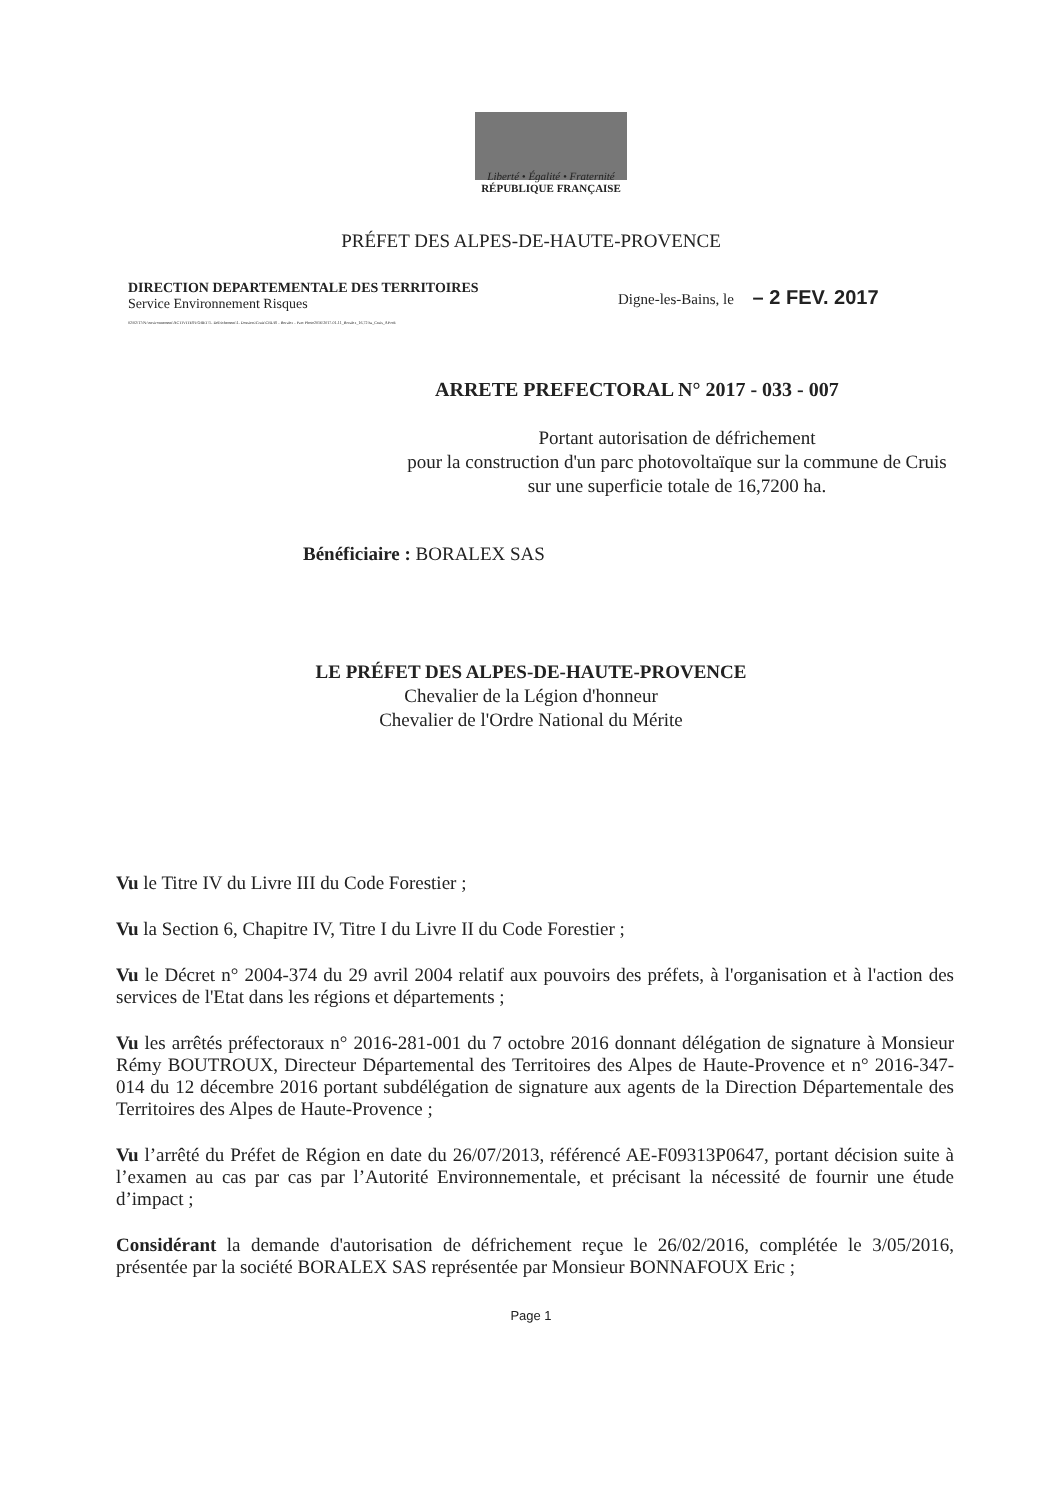Liberté • Égalité • Fraternité
RÉPUBLIQUE FRANÇAISE
PRÉFET DES ALPES-DE-HAUTE-PROVENCE
DIRECTION DEPARTEMENTALE DES TERRITOIRES
Service Environnement Risques
02/02/17/N:\environnement\ACTIVITES\FORET\1- Défrichement\1- Dossiers\Cruis\CRUIS - Boralex - Parc Photo2016\2017-01-11_Boralex_16,72 ha_Cruis_AP.odt
Digne-les-Bains, le – 2 FEV. 2017
ARRETE PREFECTORAL N° 2017 - 033 - 007
Portant autorisation de défrichement
pour la construction d'un parc photovoltaïque sur la commune de Cruis sur une superficie totale de 16,7200 ha.
Bénéficiaire : BORALEX SAS
LE PRÉFET DES ALPES-DE-HAUTE-PROVENCE
Chevalier de la Légion d'honneur
Chevalier de l'Ordre National du Mérite
Vu le Titre IV du Livre III du Code Forestier ;
Vu la Section 6, Chapitre IV, Titre I du Livre II du Code Forestier ;
Vu le Décret n° 2004-374 du 29 avril 2004 relatif aux pouvoirs des préfets, à l'organisation et à l'action des services de l'Etat dans les régions et départements ;
Vu les arrêtés préfectoraux n° 2016-281-001 du 7 octobre 2016 donnant délégation de signature à Monsieur Rémy BOUTROUX, Directeur Départemental des Territoires des Alpes de Haute-Provence et n° 2016-347-014 du 12 décembre 2016 portant subdélégation de signature aux agents de la Direction Départementale des Territoires des Alpes de Haute-Provence ;
Vu l’arrêté du Préfet de Région en date du 26/07/2013, référencé AE-F09313P0647, portant décision suite à l’examen au cas par cas par l’Autorité Environnementale, et précisant la nécessité de fournir une étude d’impact ;
Considérant la demande d'autorisation de défrichement reçue le 26/02/2016, complétée le 3/05/2016, présentée par la société BORALEX SAS représentée par Monsieur BONNAFOUX Eric ;
Page 1